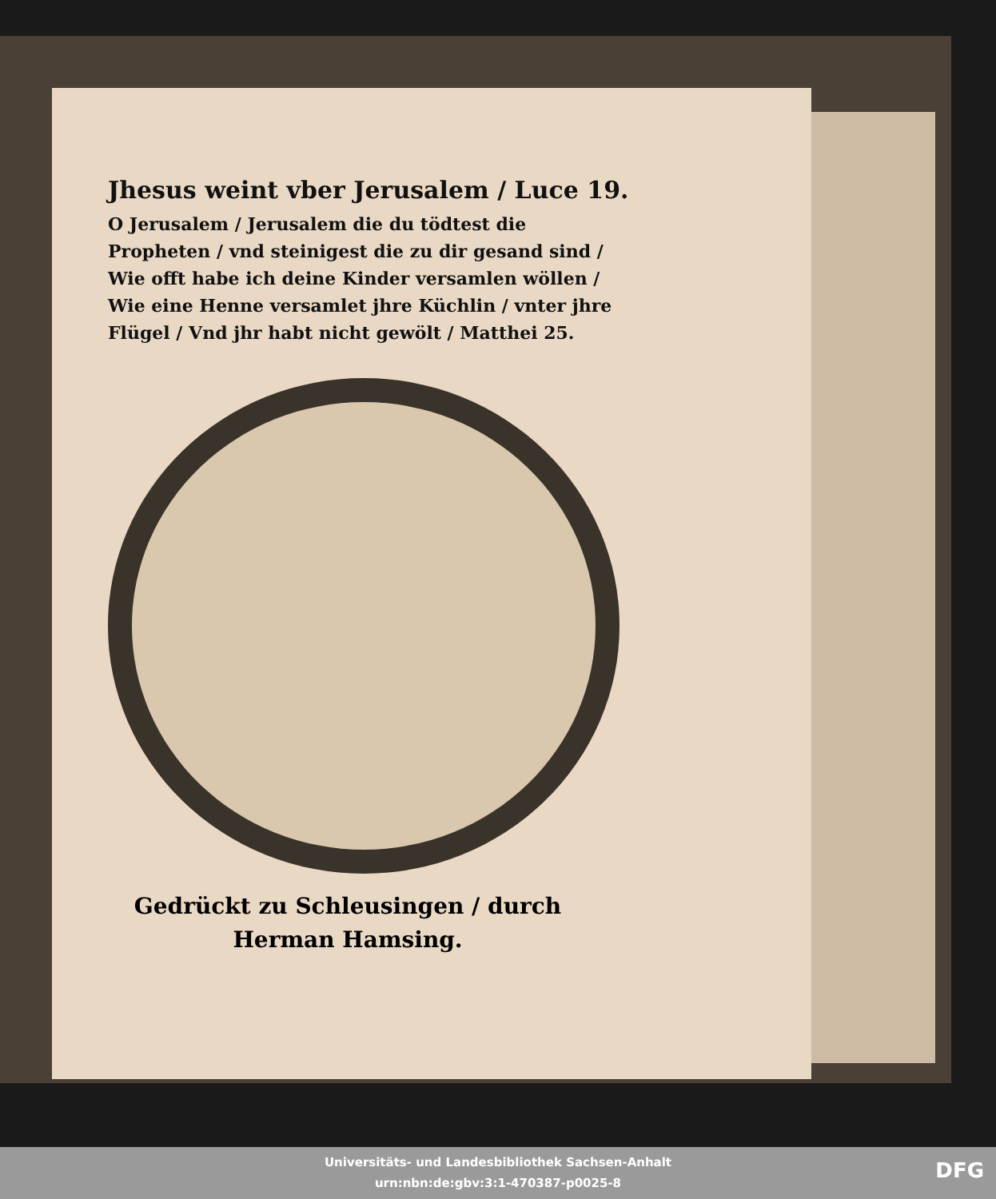Jhesus weint vber Jerusalem / Luce 19.
O Jerusalem / Jerusalem die du tödtest die Propheten / vnd steinigest die zu dir gesand sind / Wie offt habe ich deine Kinder versamlen wöllen / Wie eine Henne versamlet jhre Küchlin / vnter jhre Flügel / Vnd jhr habt nicht gewölt / Matthei 25.
Gedrückt zu Schleusingen / durch
Herman Hamsing.
Universitäts- und Landesbibliothek Sachsen-Anhalt
urn:nbn:de:gbv:3:1-470387-p0025-8
DFG